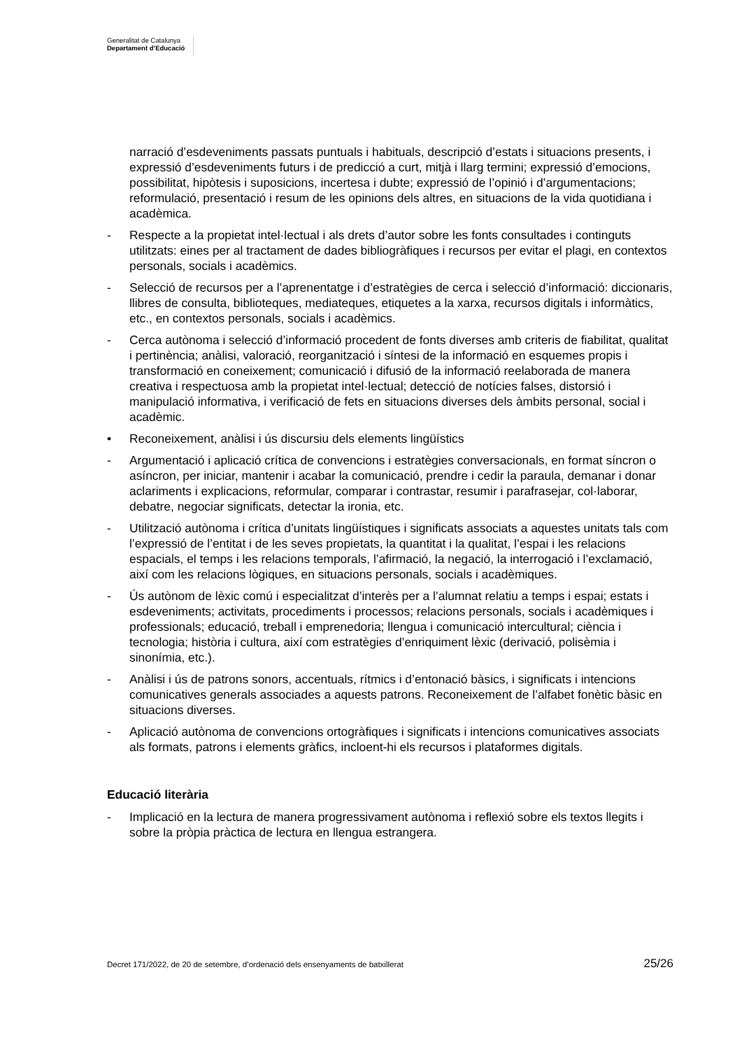Generalitat de Catalunya
Departament d’Educació
narració d’esdeveniments passats puntuals i habituals, descripció d’estats i situacions presents, i expressió d’esdeveniments futurs i de predicció a curt, mitjà i llarg termini; expressió d’emocions, possibilitat, hipòtesis i suposicions, incertesa i dubte; expressió de l’opinió i d’argumentacions; reformulació, presentació i resum de les opinions dels altres, en situacions de la vida quotidiana i acadèmica.
- Respecte a la propietat intel·lectual i als drets d’autor sobre les fonts consultades i continguts utilitzats: eines per al tractament de dades bibliogràfiques i recursos per evitar el plagi, en contextos personals, socials i acadèmics.
- Selecció de recursos per a l’aprenentatge i d’estratègies de cerca i selecció d’informació: diccionaris, llibres de consulta, biblioteques, mediateques, etiquetes a la xarxa, recursos digitals i informàtics, etc., en contextos personals, socials i acadèmics.
- Cerca autònoma i selecció d’informació procedent de fonts diverses amb criteris de fiabilitat, qualitat i pertinència; anàlisi, valoració, reorganització i síntesi de la informació en esquemes propis i transformació en coneixement; comunicació i difusió de la informació reelaborada de manera creativa i respectuosa amb la propietat intel·lectual; detecció de notícies falses, distorsió i manipulació informativa, i verificació de fets en situacions diverses dels àmbits personal, social i acadèmic.
• Reconeixement, anàlisi i ús discursiu dels elements lingüístics
- Argumentació i aplicació crítica de convencions i estratègies conversacionals, en format síncron o asíncron, per iniciar, mantenir i acabar la comunicació, prendre i cedir la paraula, demanar i donar aclariments i explicacions, reformular, comparar i contrastar, resumir i parafrasejar, col·laborar, debatre, negociar significats, detectar la ironia, etc.
- Utilització autònoma i crítica d’unitats lingüístiques i significats associats a aquestes unitats tals com l’expressió de l’entitat i de les seves propietats, la quantitat i la qualitat, l’espai i les relacions espacials, el temps i les relacions temporals, l’afirmació, la negació, la interrogació i l’exclamació, així com les relacions lògiques, en situacions personals, socials i acadèmiques.
- Ús autònom de lèxic comú i especialitzat d’interès per a l’alumnat relatiu a temps i espai; estats i esdeveniments; activitats, procediments i processos; relacions personals, socials i acadèmiques i professionals; educació, treball i emprenedoria; llengua i comunicació intercultural; ciència i tecnologia; història i cultura, així com estratègies d’enriquiment lèxic (derivació, polisèmia i sinonímia, etc.).
- Anàlisi i ús de patrons sonors, accentuals, rítmics i d’entonació bàsics, i significats i intencions comunicatives generals associades a aquests patrons. Reconeixement de l’alfabet fonètic bàsic en situacions diverses.
- Aplicació autònoma de convencions ortogràfiques i significats i intencions comunicatives associats als formats, patrons i elements gràfics, incloent-hi els recursos i plataformes digitals.
Educació literària
- Implicació en la lectura de manera progressivament autònoma i reflexió sobre els textos llegits i sobre la pròpia pràctica de lectura en llengua estrangera.
Decret 171/2022, de 20 de setembre, d’ordenació dels ensenyaments de batxillerat 25/26